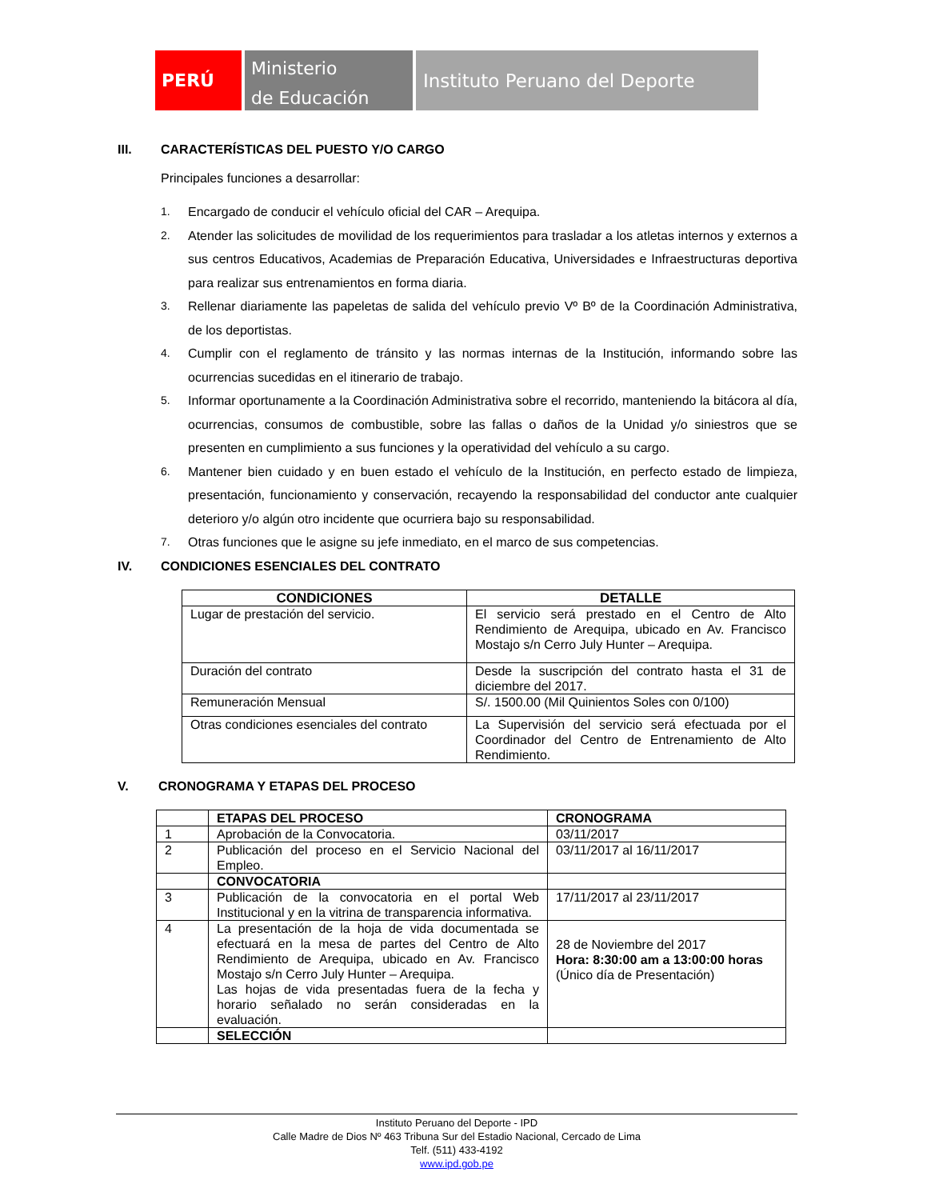PERÚ
Ministerio
de Educación
Instituto Peruano del Deporte
III. CARACTERÍSTICAS DEL PUESTO Y/O CARGO
Principales funciones a desarrollar:
1. Encargado de conducir el vehículo oficial del CAR – Arequipa.
2. Atender las solicitudes de movilidad de los requerimientos para trasladar a los atletas internos y externos a sus centros Educativos, Academias de Preparación Educativa, Universidades e Infraestructuras deportiva para realizar sus entrenamientos en forma diaria.
3. Rellenar diariamente las papeletas de salida del vehículo previo Vº Bº de la Coordinación Administrativa, de los deportistas.
4. Cumplir con el reglamento de tránsito y las normas internas de la Institución, informando sobre las ocurrencias sucedidas en el itinerario de trabajo.
5. Informar oportunamente a la Coordinación Administrativa sobre el recorrido, manteniendo la bitácora al día, ocurrencias, consumos de combustible, sobre las fallas o daños de la Unidad y/o siniestros que se presenten en cumplimiento a sus funciones y la operatividad del vehículo a su cargo.
6. Mantener bien cuidado y en buen estado el vehículo de la Institución, en perfecto estado de limpieza, presentación, funcionamiento y conservación, recayendo la responsabilidad del conductor ante cualquier deterioro y/o algún otro incidente que ocurriera bajo su responsabilidad.
7. Otras funciones que le asigne su jefe inmediato, en el marco de sus competencias.
IV. CONDICIONES ESENCIALES DEL CONTRATO
| CONDICIONES | DETALLE |
| --- | --- |
| Lugar de prestación del servicio. | El servicio será prestado en el Centro de Alto Rendimiento de Arequipa, ubicado en Av. Francisco Mostajo s/n Cerro July Hunter – Arequipa. |
| Duración del contrato | Desde la suscripción del contrato hasta el 31 de diciembre del 2017. |
| Remuneración Mensual | S/. 1500.00 (Mil Quinientos Soles con 0/100) |
| Otras condiciones esenciales del contrato | La Supervisión del servicio será efectuada por el Coordinador del Centro de Entrenamiento de Alto Rendimiento. |
V. CRONOGRAMA Y ETAPAS DEL PROCESO
| | ETAPAS DEL PROCESO | CRONOGRAMA |
| --- | --- | --- |
| 1 | Aprobación de la Convocatoria. | 03/11/2017 |
| 2 | Publicación del proceso en el Servicio Nacional del Empleo. | 03/11/2017 al 16/11/2017 |
| | CONVOCATORIA | |
| 3 | Publicación de la convocatoria en el portal Web Institucional y en la vitrina de transparencia informativa. | 17/11/2017 al 23/11/2017 |
| 4 | La presentación de la hoja de vida documentada se efectuará en la mesa de partes del Centro de Alto Rendimiento de Arequipa, ubicado en Av. Francisco Mostajo s/n Cerro July Hunter – Arequipa. Las hojas de vida presentadas fuera de la fecha y horario señalado no serán consideradas en la evaluación. | 28 de Noviembre del 2017 Hora: 8:30:00 am a 13:00:00 horas (Único día de Presentación) |
| | SELECCIÓN | |
Instituto Peruano del Deporte - IPD
Calle Madre de Dios Nº 463 Tribuna Sur del Estadio Nacional, Cercado de Lima
Telf. (511) 433-4192
www.ipd.gob.pe